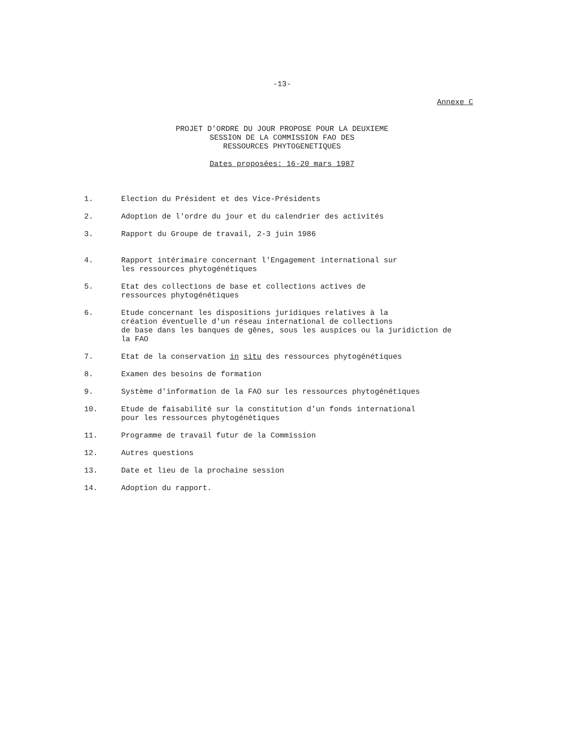-13-
Annexe C
PROJET D'ORDRE DU JOUR PROPOSE POUR LA DEUXIEME
SESSION DE LA COMMISSION FAO DES
RESSOURCES PHYTOGENETIQUES
Dates proposées: 16-20 mars 1987
1. Election du Président et des Vice-Présidents
2. Adoption de l'ordre du jour et du calendrier des activités
3. Rapport du Groupe de travail, 2-3 juin 1986
4. Rapport intérimaire concernant l'Engagement international sur
les ressources phytogénétiques
5. Etat des collections de base et collections actives de
ressources phytogénétiques
6. Etude concernant les dispositions juridiques relatives à la
création éventuelle d'un réseau international de collections
de base dans les banques de gênes, sous les auspices ou la juridiction de
la FAO
7. Etat de la conservation in situ des ressources phytogénétiques
8. Examen des besoins de formation
9. Système d'information de la FAO sur les ressources phytogénétiques
10. Etude de faisabilité sur la constitution d'un fonds international
pour les ressources phytogénétiques
11. Programme de travail futur de la Commission
12. Autres questions
13. Date et lieu de la prochaine session
14. Adoption du rapport.